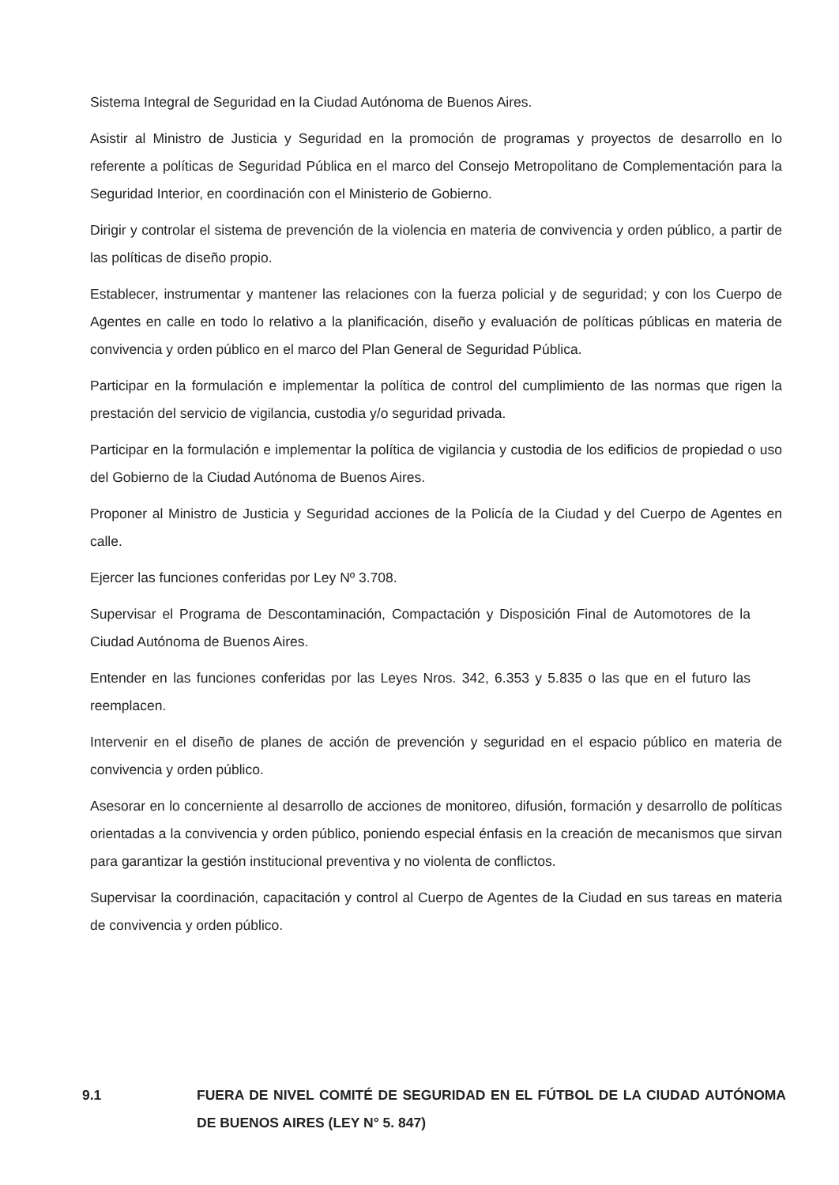Sistema Integral de Seguridad en la Ciudad Autónoma de Buenos Aires.
Asistir al Ministro de Justicia y Seguridad en la promoción de programas y proyectos de desarrollo en lo referente a políticas de Seguridad Pública en el marco del Consejo Metropolitano de Complementación para la Seguridad Interior, en coordinación con el Ministerio de Gobierno.
Dirigir y controlar el sistema de prevención de la violencia en materia de convivencia y orden público, a partir de las políticas de diseño propio.
Establecer, instrumentar y mantener las relaciones con la fuerza policial y de seguridad; y con los Cuerpo de Agentes en calle en todo lo relativo a la planificación, diseño y evaluación de políticas públicas en materia de convivencia y orden público en el marco del Plan General de Seguridad Pública.
Participar en la formulación e implementar la política de control del cumplimiento de las normas que rigen la prestación del servicio de vigilancia, custodia y/o seguridad privada.
Participar en la formulación e implementar la política de vigilancia y custodia de los edificios de propiedad o uso del Gobierno de la Ciudad Autónoma de Buenos Aires.
Proponer al Ministro de Justicia y Seguridad acciones de la Policía de la Ciudad y del Cuerpo de Agentes en calle.
Ejercer las funciones conferidas por Ley Nº 3.708.
Supervisar el Programa de Descontaminación, Compactación y Disposición Final de Automotores de la Ciudad Autónoma de Buenos Aires.
Entender en las funciones conferidas por las Leyes Nros. 342, 6.353 y 5.835 o las que en el futuro las reemplacen.
Intervenir en el diseño de planes de acción de prevención y seguridad en el espacio público en materia de convivencia y orden público.
Asesorar en lo concerniente al desarrollo de acciones de monitoreo, difusión, formación y desarrollo de políticas orientadas a la convivencia y orden público, poniendo especial énfasis en la creación de mecanismos que sirvan para garantizar la gestión institucional preventiva y no violenta de conflictos.
Supervisar la coordinación, capacitación y control al Cuerpo de Agentes de la Ciudad en sus tareas en materia de convivencia y orden público.
9.1 FUERA DE NIVEL COMITÉ DE SEGURIDAD EN EL FÚTBOL DE LA CIUDAD AUTÓNOMA DE BUENOS AIRES (LEY N° 5. 847)